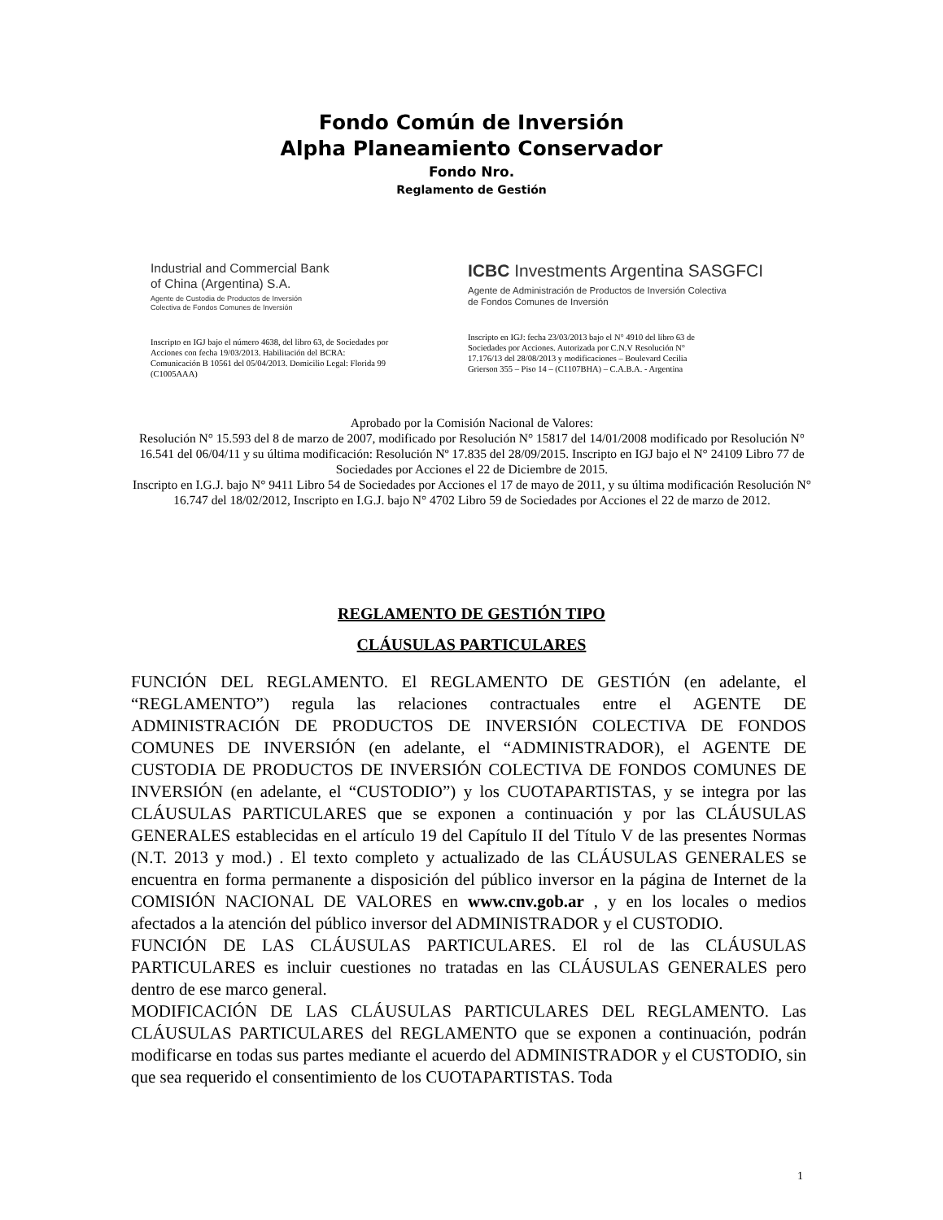Fondo Común de Inversión
Alpha Planeamiento Conservador
Fondo Nro.
Reglamento de Gestión
Industrial and Commercial Bank
of China (Argentina) S.A.
Agente de Custodia de Productos de Inversión
Colectiva de Fondos Comunes de Inversión
Inscripto en IGJ bajo el número 4638, del libro 63, de Sociedades por Acciones con fecha 19/03/2013. Habilitación del BCRA: Comunicación B 10561 del 05/04/2013. Domicilio Legal: Florida 99 (C1005AAA)
ICBC Investments Argentina SASGFCI
Agente de Administración de Productos de Inversión Colectiva
de Fondos Comunes de Inversión
Inscripto en IGJ: fecha 23/03/2013 bajo el N° 4910 del libro 63 de Sociedades por Acciones. Autorizada por C.N.V Resolución N° 17.176/13 del 28/08/2013 y modificaciones – Boulevard Cecilia Grierson 355 – Piso 14 – (C1107BHA) – C.A.B.A. - Argentina
Aprobado por la Comisión Nacional de Valores:
Resolución N° 15.593 del 8 de marzo de 2007, modificado por Resolución N° 15817 del 14/01/2008 modificado por Resolución N° 16.541 del 06/04/11 y su última modificación: Resolución Nº 17.835 del 28/09/2015. Inscripto en IGJ bajo el N° 24109 Libro 77 de Sociedades por Acciones el 22 de Diciembre de 2015.
Inscripto en I.G.J. bajo N° 9411 Libro 54 de Sociedades por Acciones el 17 de mayo de 2011, y su última modificación Resolución N° 16.747 del 18/02/2012, Inscripto en I.G.J. bajo N° 4702 Libro 59 de Sociedades por Acciones el 22 de marzo de 2012.
REGLAMENTO DE GESTIÓN TIPO
CLÁUSULAS PARTICULARES
FUNCIÓN DEL REGLAMENTO. El REGLAMENTO DE GESTIÓN (en adelante, el “REGLAMENTO”) regula las relaciones contractuales entre el AGENTE DE ADMINISTRACIÓN DE PRODUCTOS DE INVERSIÓN COLECTIVA DE FONDOS COMUNES DE INVERSIÓN (en adelante, el “ADMINISTRADOR), el AGENTE DE CUSTODIA DE PRODUCTOS DE INVERSIÓN COLECTIVA DE FONDOS COMUNES DE INVERSIÓN (en adelante, el “CUSTODIO”) y los CUOTAPARTISTAS, y se integra por las CLÁUSULAS PARTICULARES que se exponen a continuación y por las CLÁUSULAS GENERALES establecidas en el artículo 19 del Capítulo II del Título V de las presentes Normas (N.T. 2013 y mod.) . El texto completo y actualizado de las CLÁUSULAS GENERALES se encuentra en forma permanente a disposición del público inversor en la página de Internet de la COMISIÓN NACIONAL DE VALORES en www.cnv.gob.ar , y en los locales o medios afectados a la atención del público inversor del ADMINISTRADOR y el CUSTODIO.
FUNCIÓN DE LAS CLÁUSULAS PARTICULARES. El rol de las CLÁUSULAS PARTICULARES es incluir cuestiones no tratadas en las CLÁUSULAS GENERALES pero dentro de ese marco general.
MODIFICACIÓN DE LAS CLÁUSULAS PARTICULARES DEL REGLAMENTO. Las CLÁUSULAS PARTICULARES del REGLAMENTO que se exponen a continuación, podrán modificarse en todas sus partes mediante el acuerdo del ADMINISTRADOR y el CUSTODIO, sin que sea requerido el consentimiento de los CUOTAPARTISTAS. Toda
1